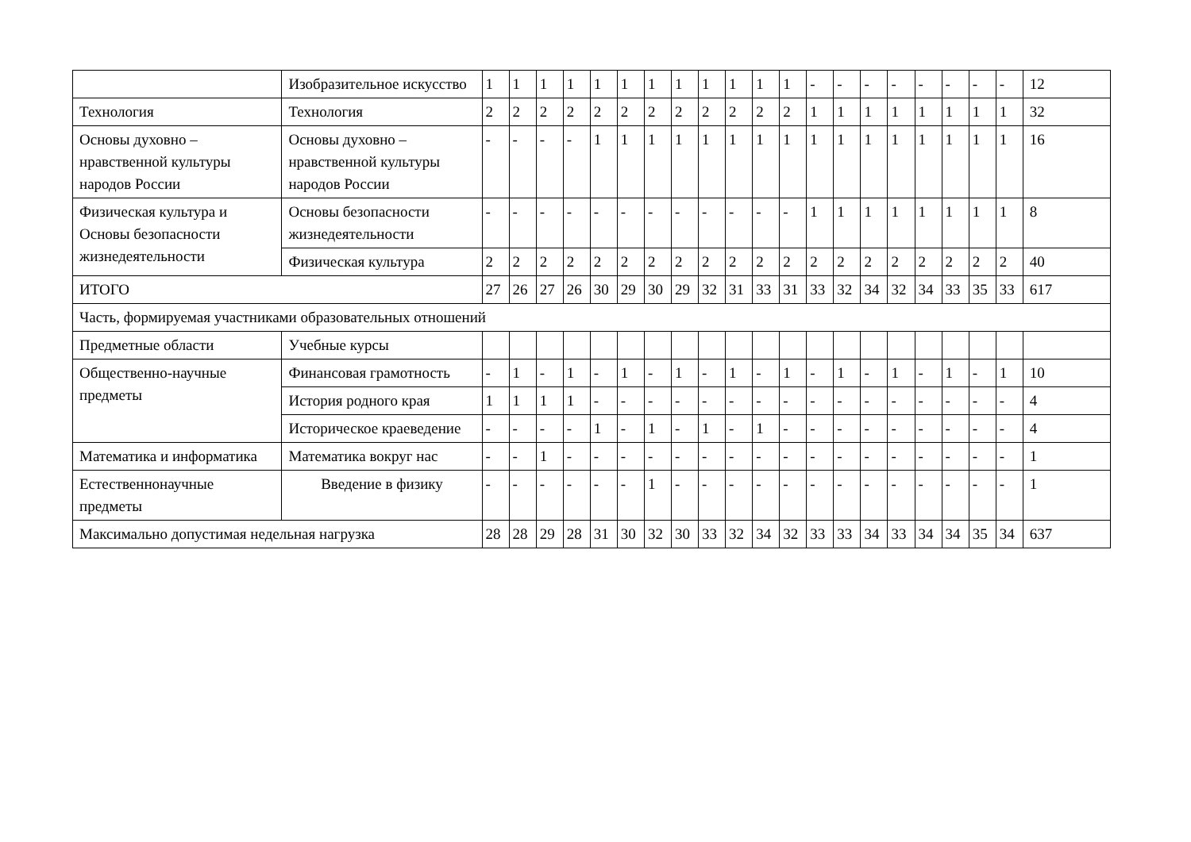| | Изобразительное искусство | 1 | 1 | 1 | 1 | 1 | 1 | 1 | 1 | 1 | 1 | 1 | 1 | - | - | - | - | - | - | - | - | 12 |
| Технология | Технология | 2 | 2 | 2 | 2 | 2 | 2 | 2 | 2 | 2 | 2 | 2 | 2 | 1 | 1 | 1 | 1 | 1 | 1 | 1 | 1 | 32 |
| Основы духовно – нравственной культуры народов России | Основы духовно – нравственной культуры народов России | - | - | - | - | 1 | 1 | 1 | 1 | 1 | 1 | 1 | 1 | 1 | 1 | 1 | 1 | 1 | 1 | 1 | 1 | 16 |
| Физическая культура и Основы безопасности жизнедеятельности | Основы безопасности жизнедеятельности | - | - | - | - | - | - | - | - | - | - | - | - | 1 | 1 | 1 | 1 | 1 | 1 | 1 | 1 | 8 |
| | Физическая культура | 2 | 2 | 2 | 2 | 2 | 2 | 2 | 2 | 2 | 2 | 2 | 2 | 2 | 2 | 2 | 2 | 2 | 2 | 2 | 2 | 40 |
| ИТОГО | | 27 | 26 | 27 | 26 | 30 | 29 | 30 | 29 | 32 | 31 | 33 | 31 | 33 | 32 | 34 | 32 | 34 | 33 | 35 | 33 | 617 |
| Часть, формируемая участниками образовательных отношений | | | | | | | | | | | | | | | | | | | | | | |
| Предметные области | Учебные курсы | | | | | | | | | | | | | | | | | | | | | |
| Общественно-научные предметы | Финансовая грамотность | - | 1 | - | 1 | - | 1 | - | 1 | - | 1 | - | 1 | - | 1 | - | 1 | - | 1 | - | 1 | 10 |
| | История родного края | 1 | 1 | 1 | 1 | - | - | - | - | - | - | - | - | - | - | - | - | - | - | - | - | 4 |
| | Историческое краеведение | - | - | - | - | 1 | - | 1 | - | 1 | - | 1 | - | - | - | - | - | - | - | - | - | 4 |
| Математика и информатика | Математика вокруг нас | - | - | 1 | - | - | - | - | - | - | - | - | - | - | - | - | - | - | - | - | - | 1 |
| Естественнонаучные предметы | Введение в физику | - | - | - | - | - | - | 1 | - | - | - | - | - | - | - | - | - | - | - | - | - | 1 |
| Максимально допустимая недельная нагрузка | | 28 | 28 | 29 | 28 | 31 | 30 | 32 | 30 | 33 | 32 | 34 | 32 | 33 | 33 | 34 | 33 | 34 | 34 | 35 | 34 | 637 |